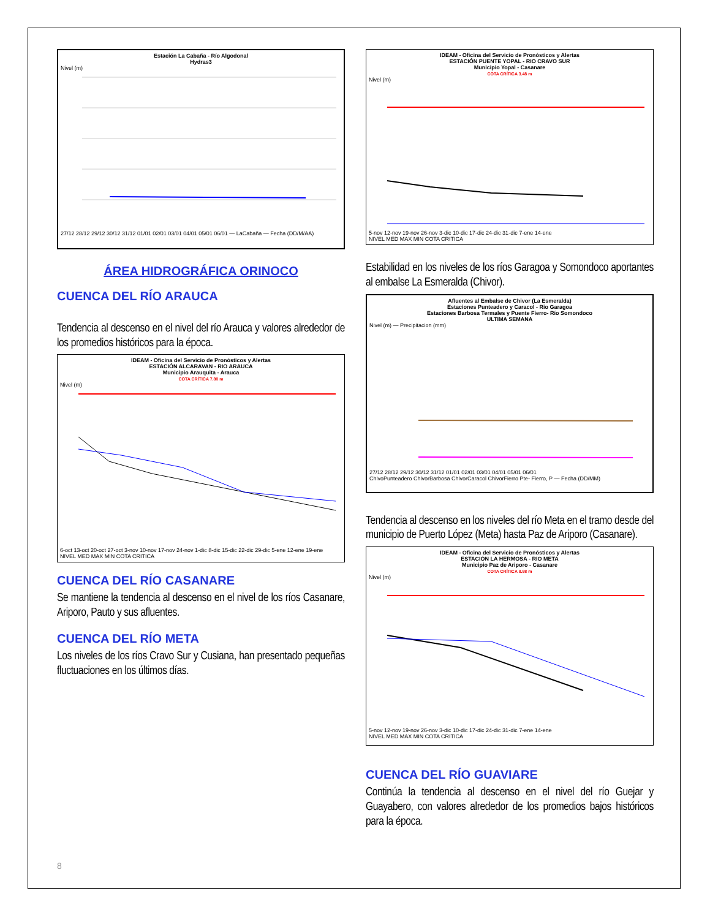Estación La Cabaña - Río Algodonal
Hydras3
Nivel (m)
27/12 28/12 29/12 30/12 31/12 01/01 02/01 03/01 04/01 05/01 06/01 — LaCabaña — Fecha (DD/M/AA)
ÁREA HIDROGRÁFICA ORINOCO
CUENCA DEL RÍO ARAUCA
Tendencia al descenso en el nivel del río Arauca y valores alrededor de los promedios históricos para la época.
IDEAM - Oficina del Servicio de Pronósticos y Alertas
ESTACIÓN ALCARAVAN - RIO ARAUCA
Municipio Arauquita - Arauca
COTA CRÍTICA 7.80 m
Nivel (m)
6-oct 13-oct 20-oct 27-oct 3-nov 10-nov 17-nov 24-nov 1-dic 8-dic 15-dic 22-dic 29-dic 5-ene 12-ene 19-ene
NIVEL MED MAX MIN COTA CRITICA
CUENCA DEL RÍO CASANARE
Se mantiene la tendencia al descenso en el nivel de los ríos Casanare, Ariporo, Pauto y sus afluentes.
CUENCA DEL RÍO META
Los niveles de los ríos Cravo Sur y Cusiana, han presentado pequeñas fluctuaciones en los últimos días.
IDEAM - Oficina del Servicio de Pronósticos y Alertas
ESTACIÓN PUENTE YOPAL - RIO CRAVO SUR
Municipio Yopal - Casanare
COTA CRÍTICA 3.48 m
Nivel (m)
5-nov 12-nov 19-nov 26-nov 3-dic 10-dic 17-dic 24-dic 31-dic 7-ene 14-ene
NIVEL MED MAX MIN COTA CRITICA
Estabilidad en los niveles de los ríos Garagoa y Somondoco aportantes al embalse La Esmeralda (Chivor).
Afluentes al Embalse de Chivor (La Esmeralda)
Estaciones Punteadero y Caracol - Rio Garagoa
Estaciones Barbosa Termales y Puente Fierro- Río Somondoco
ULTIMA SEMANA
Nivel (m) — Precipitacion (mm)
27/12 28/12 29/12 30/12 31/12 01/01 02/01 03/01 04/01 05/01 06/01
ChivoPunteadero ChivorBarbosa ChivorCaracol ChivorFierro Pte- Fierro, P — Fecha (DD/MM)
Tendencia al descenso en los niveles del río Meta en el tramo desde del municipio de Puerto López (Meta) hasta Paz de Ariporo (Casanare).
IDEAM - Oficina del Servicio de Pronósticos y Alertas
ESTACIÓN LA HERMOSA - RIO META
Municipio Paz de Ariporo - Casanare
COTA CRÍTICA 8.98 m
Nivel (m)
5-nov 12-nov 19-nov 26-nov 3-dic 10-dic 17-dic 24-dic 31-dic 7-ene 14-ene
NIVEL MED MAX MIN COTA CRITICA
CUENCA DEL RÍO GUAVIARE
Continúa la tendencia al descenso en el nivel del río Guejar y Guayabero, con valores alrededor de los promedios bajos históricos para la época.
8